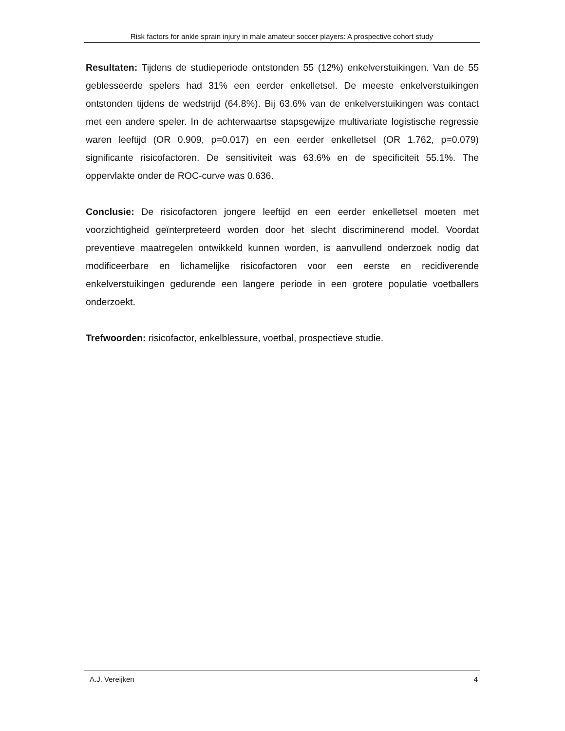Risk factors for ankle sprain injury in male amateur soccer players: A prospective cohort study
Resultaten: Tijdens de studieperiode ontstonden 55 (12%) enkelverstuikingen. Van de 55 geblesseerde spelers had 31% een eerder enkelletsel. De meeste enkelverstuikingen ontstonden tijdens de wedstrijd (64.8%). Bij 63.6% van de enkelverstuikingen was contact met een andere speler. In de achterwaartse stapsgewijze multivariate logistische regressie waren leeftijd (OR 0.909, p=0.017) en een eerder enkelletsel (OR 1.762, p=0.079) significante risicofactoren. De sensitiviteit was 63.6% en de specificiteit 55.1%. The oppervlakte onder de ROC-curve was 0.636.
Conclusie: De risicofactoren jongere leeftijd en een eerder enkelletsel moeten met voorzichtigheid geïnterpreteerd worden door het slecht discriminerend model. Voordat preventieve maatregelen ontwikkeld kunnen worden, is aanvullend onderzoek nodig dat modificeerbare en lichamelijke risicofactoren voor een eerste en recidiverende enkelverstuikingen gedurende een langere periode in een grotere populatie voetballers onderzoekt.
Trefwoorden: risicofactor, enkelblessure, voetbal, prospectieve studie.
A.J. Vereijken 4